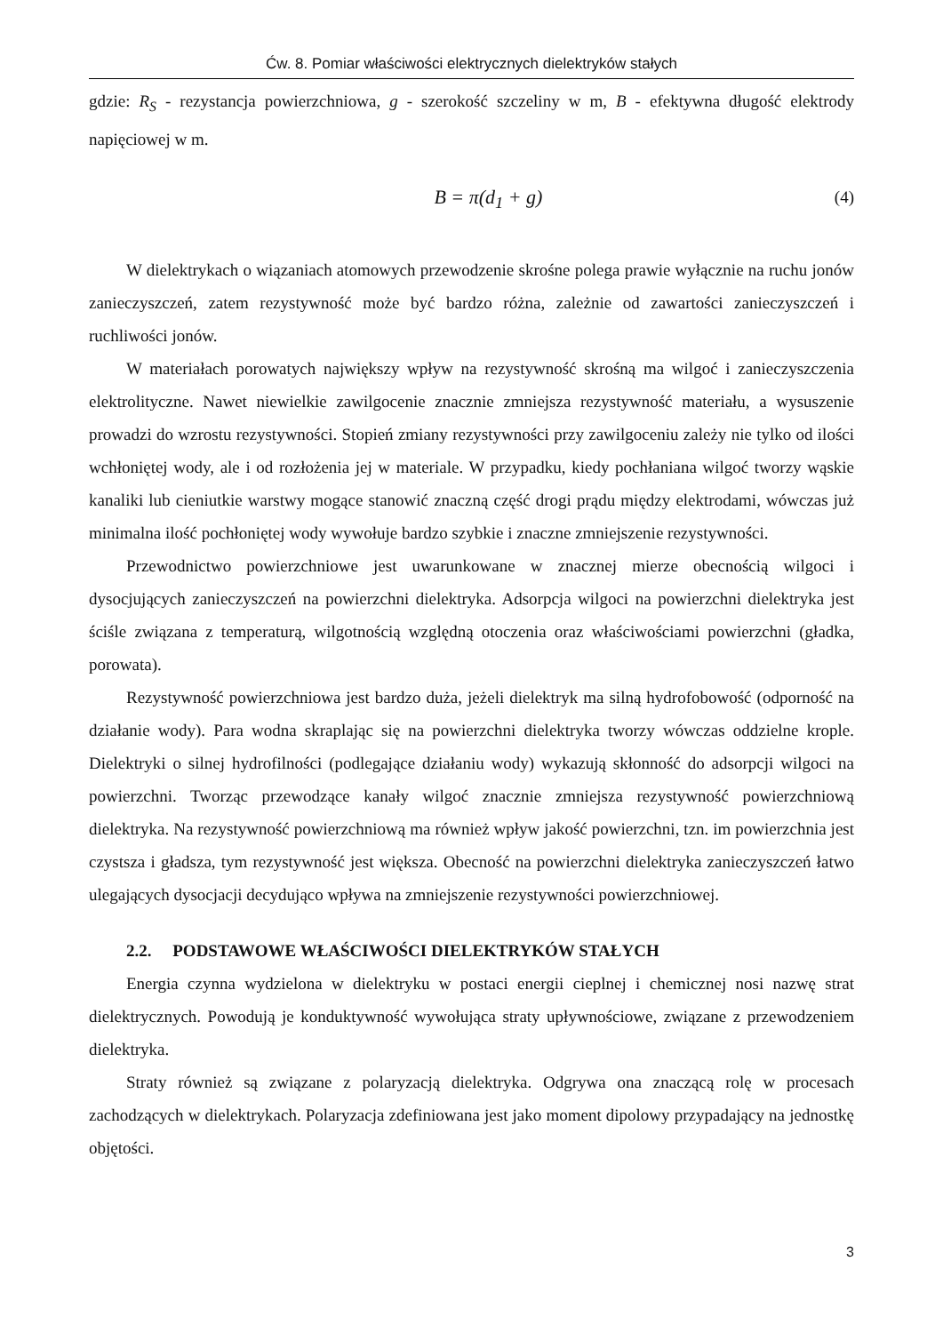Ćw. 8. Pomiar właściwości elektrycznych dielektryków stałych
gdzie: R<sub>S</sub> - rezystancja powierzchniowa, g - szerokość szczeliny w m, B - efektywna długość elektrody napięciowej w m.
B = π(d<sub>1</sub> + g) (4)
W dielektrykach o wiązaniach atomowych przewodzenie skrośne polega prawie wyłącznie na ruchu jonów zanieczyszczeń, zatem rezystywność może być bardzo różna, zależnie od zawartości zanieczyszczeń i ruchliwości jonów.
W materiałach porowatych największy wpływ na rezystywność skrośną ma wilgoć i zanieczyszczenia elektrolityczne. Nawet niewielkie zawilgocenie znacznie zmniejsza rezystywność materiału, a wysuszenie prowadzi do wzrostu rezystywności. Stopień zmiany rezystywności przy zawilgoceniu zależy nie tylko od ilości wchłoniętej wody, ale i od rozłożenia jej w materiale. W przypadku, kiedy pochłaniana wilgoć tworzy wąskie kanaliki lub cieniutkie warstwy mogące stanowić znaczną część drogi prądu między elektrodami, wówczas już minimalna ilość pochłoniętej wody wywołuje bardzo szybkie i znaczne zmniejszenie rezystywności.
Przewodnictwo powierzchniowe jest uwarunkowane w znacznej mierze obecnością wilgoci i dysocjujących zanieczyszczeń na powierzchni dielektryka. Adsorpcja wilgoci na powierzchni dielektryka jest ściśle związana z temperaturą, wilgotnością względną otoczenia oraz właściwościami powierzchni (gładka, porowata).
Rezystywność powierzchniowa jest bardzo duża, jeżeli dielektryk ma silną hydrofobowość (odporność na działanie wody). Para wodna skraplając się na powierzchni dielektryka tworzy wówczas oddzielne krople. Dielektryki o silnej hydrofilności (podlegające działaniu wody) wykazują skłonność do adsorpcji wilgoci na powierzchni. Tworząc przewodzące kanały wilgoć znacznie zmniejsza rezystywność powierzchniową dielektryka. Na rezystywność powierzchniową ma również wpływ jakość powierzchni, tzn. im powierzchnia jest czystsza i gładsza, tym rezystywność jest większa. Obecność na powierzchni dielektryka zanieczyszczeń łatwo ulegających dysocjacji decydująco wpływa na zmniejszenie rezystywności powierzchniowej.
2.2. PODSTAWOWE WŁAŚCIWOŚCI DIELEKTRYKÓW STAŁYCH
Energia czynna wydzielona w dielektryku w postaci energii cieplnej i chemicznej nosi nazwę strat dielektrycznych. Powodują je konduktywność wywołująca straty upływnościowe, związane z przewodzeniem dielektryka.
Straty również są związane z polaryzacją dielektryka. Odgrywa ona znaczącą rolę w procesach zachodzących w dielektrykach. Polaryzacja zdefiniowana jest jako moment dipolowy przypadający na jednostkę objętości.
3